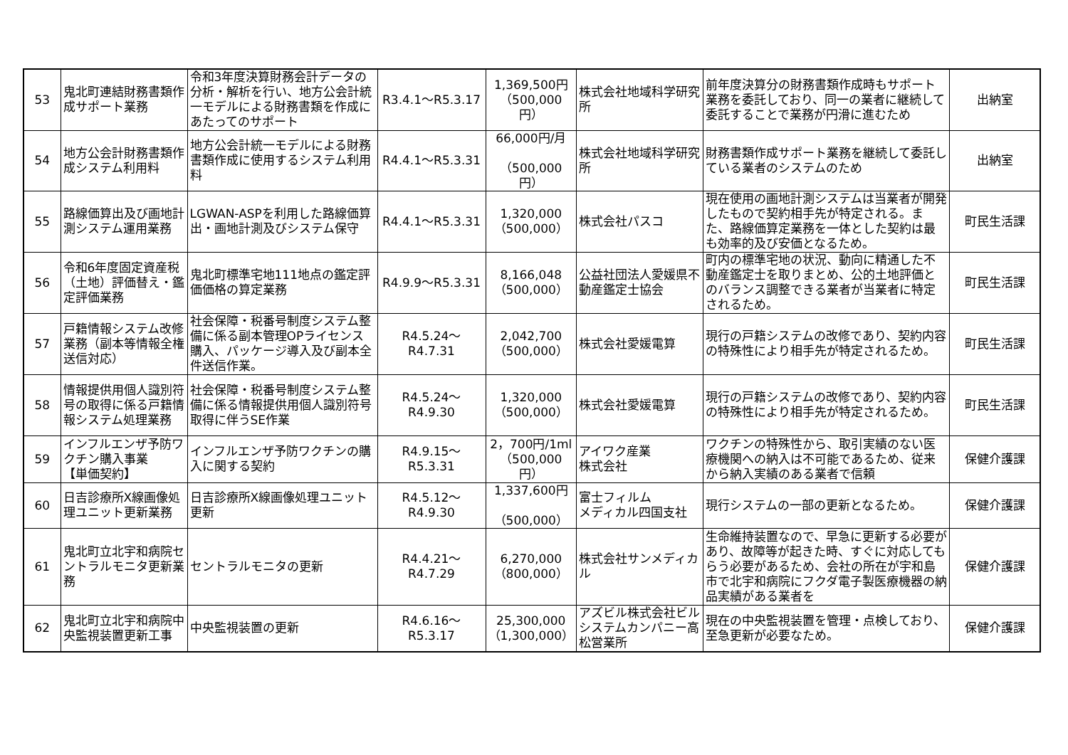| 53 | 鬼北町連結財務書類作成サポート業務 | 令和3年度決算財務会計データの分析・解析を行い、地方公会計統一モデルによる財務書類を作成にあたってのサポート | R3.4.1～R5.3.17 | 1,369,500円 （500,000円） | 株式会社地域科学研究所 | 前年度決算分の財務書類作成時もサポート業務を委託しており、同一の業者に継続して委託することで業務が円滑に進むため | 出納室 |
| 54 | 地方公会計財務書類作成システム利用料 | 地方公会計統一モデルによる財務書類作成に使用するシステム利用料 | R4.4.1～R5.3.31 | 66,000円/月 （500,000円） | 株式会社地域科学研究所 | 財務書類作成サポート業務を継続して委託している業者のシステムのため | 出納室 |
| 55 | 路線価算出及び画地計測システム運用業務 | LGWAN-ASPを利用した路線価算出・画地計測及びシステム保守 | R4.4.1～R5.3.31 | 1,320,000 （500,000） | 株式会社パスコ | 現在使用の画地計測システムは当業者が開発したもので契約相手先が特定される。また、路線価算定業務を一体とした契約は最も効率的及び安価となるため。 | 町民生活課 |
| 56 | 令和6年度固定資産税（土地）評価替え・鑑定評価業務 | 鬼北町標準宅地111地点の鑑定評価価格の算定業務 | R4.9.9～R5.3.31 | 8,166,048 （500,000） | 公益社団法人愛媛県不動産鑑定士協会 | 町内の標準宅地の状況、動向に精通した不動産鑑定士を取りまとめ、公的土地評価とのバランス調整できる業者が当業者に特定されるため。 | 町民生活課 |
| 57 | 戸籍情報システム改修業務（副本等情報全権送信対応） | 社会保障・税番号制度システム整備に係る副本管理OPライセンス購入、パッケージ導入及び副本全件送信作業。 | R4.5.24～R4.7.31 | 2,042,700 （500,000） | 株式会社愛媛電算 | 現行の戸籍システムの改修であり、契約内容の特殊性により相手先が特定されるため。 | 町民生活課 |
| 58 | 情報提供用個人識別符号の取得に係る戸籍情報システム処理業務 | 社会保障・税番号制度システム整備に係る情報提供用個人識別符号取得に伴うSE作業 | R4.5.24～R4.9.30 | 1,320,000 （500,000） | 株式会社愛媛電算 | 現行の戸籍システムの改修であり、契約内容の特殊性により相手先が特定されるため。 | 町民生活課 |
| 59 | インフルエンザ予防ワクチン購入事業 【単価契約】 | インフルエンザ予防ワクチンの購入に関する契約 | R4.9.15～R5.3.31 | 2，700円/1ml （500,000円） | アイワク産業 株式会社 | ワクチンの特殊性から、取引実績のない医療機関への納入は不可能であるため、従来から納入実績のある業者で信頼 | 保健介護課 |
| 60 | 日吉診療所X線画像処理ユニット更新業務 | 日吉診療所X線画像処理ユニット更新 | R4.5.12～R4.9.30 | 1,337,600円 （500,000） | 富士フィルム メディカル四国支社 | 現行システムの一部の更新となるため。 | 保健介護課 |
| 61 | 鬼北町立北宇和病院セントラルモニタ更新業務 | セントラルモニタの更新 | R4.4.21～R4.7.29 | 6,270,000 （800,000） | 株式会社サンメディカル | 生命維持装置なので、早急に更新する必要があり、故障等が起きた時、すぐに対応してもらう必要があるため、会社の所在が宇和島市で北宇和病院にフクダ電子製医療機器の納品実績がある業者を | 保健介護課 |
| 62 | 鬼北町立北宇和病院中央監視装置更新工事 | 中央監視装置の更新 | R4.6.16～R5.3.17 | 25,300,000 （1,300,000） | アズビル株式会社ビルシステムカンパニー高松営業所 | 現在の中央監視装置を管理・点検しており、至急更新が必要なため。 | 保健介護課 |